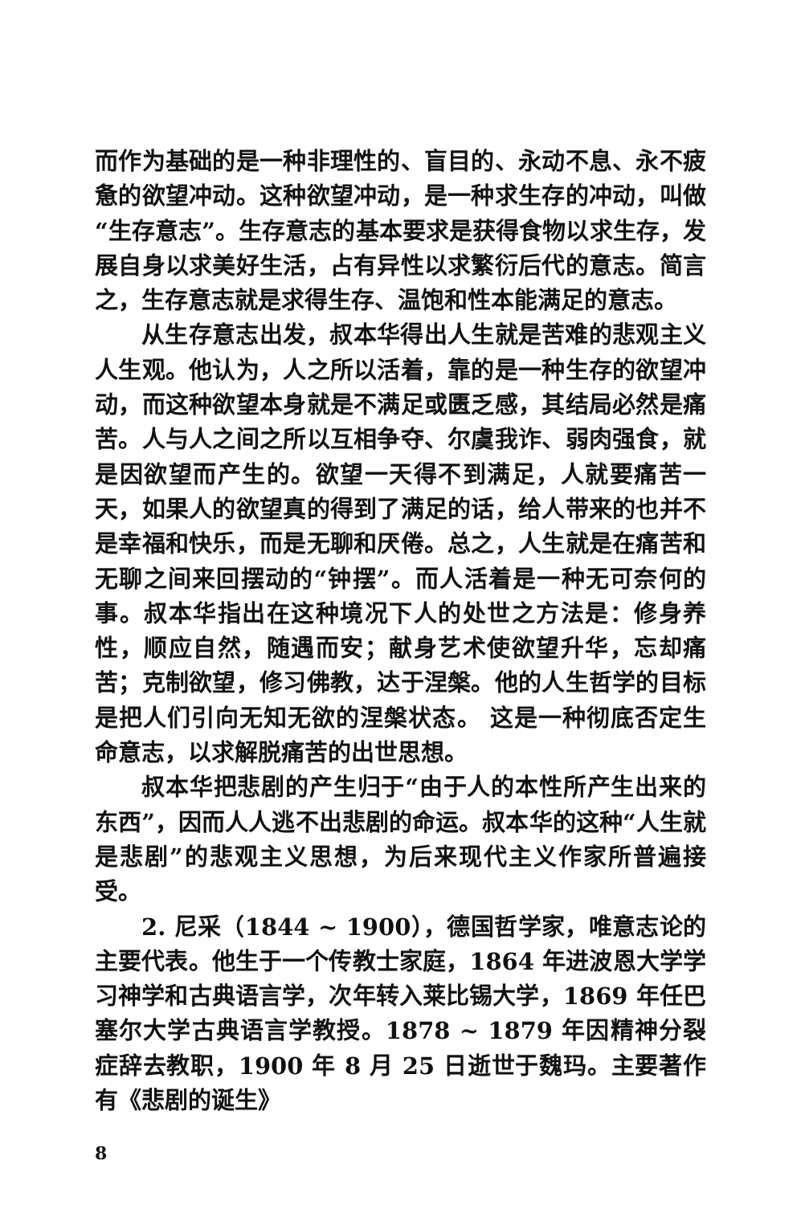而作为基础的是一种非理性的、盲目的、永动不息、永不疲惫的欲望冲动。这种欲望冲动，是一种求生存的冲动，叫做“生存意志”。生存意志的基本要求是获得食物以求生存，发展自身以求美好生活，占有异性以求繁衍后代的意志。简言之，生存意志就是求得生存、温饱和性本能满足的意志。
从生存意志出发，叔本华得出人生就是苦难的悲观主义人生观。他认为，人之所以活着，靠的是一种生存的欲望冲动，而这种欲望本身就是不满足或匮乏感，其结局必然是痛苦。人与人之间之所以互相争夺、尔虞我诈、弱肉强食，就是因欲望而产生的。欲望一天得不到满足，人就要痛苦一天，如果人的欲望真的得到了满足的话，给人带来的也并不是幸福和快乐，而是无聊和厌倦。总之，人生就是在痛苦和无聊之间来回摆动的“钟摆”。而人活着是一种无可奈何的事。叔本华指出在这种境况下人的处世之方法是：修身养性，顺应自然，随遇而安；献身艺术使欲望升华，忘却痛苦；克制欲望，修习佛教，达于涅槃。他的人生哲学的目标是把人们引向无知无欲的涅槃状态。 这是一种彻底否定生命意志，以求解脱痛苦的出世思想。
叔本华把悲剧的产生归于“由于人的本性所产生出来的东西”，因而人人逃不出悲剧的命运。叔本华的这种“人生就是悲剧”的悲观主义思想，为后来现代主义作家所普遍接受。
2. 尼采（1844 ~ 1900），德国哲学家，唯意志论的主要代表。他生于一个传教士家庭，1864 年进波恩大学学习神学和古典语言学，次年转入莱比锡大学，1869 年任巴塞尔大学古典语言学教授。1878 ~ 1879 年因精神分裂症辞去教职，1900 年 8 月 25 日逝世于魏玛。主要著作有《悲剧的诞生》
8